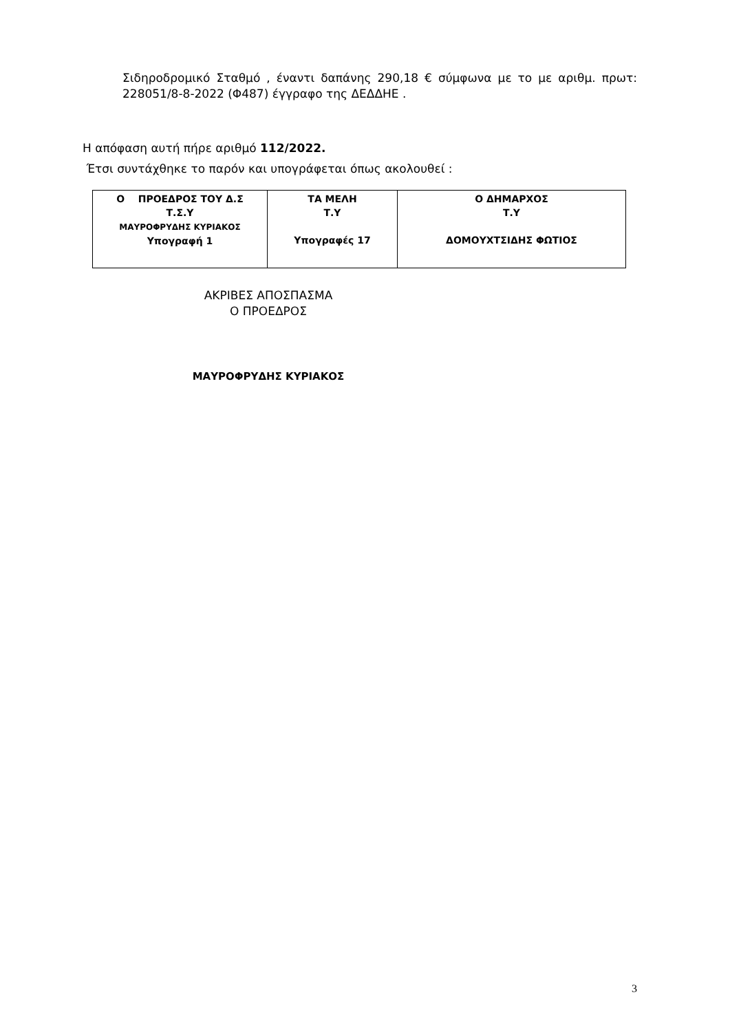Σιδηροδρομικό Σταθμό , έναντι δαπάνης 290,18 € σύμφωνα με το με αριθμ. πρωτ: 228051/8-8-2022 (Φ487) έγγραφο της ΔΕΔΔΗΕ .
Η απόφαση αυτή πήρε αριθμό 112/2022.
Έτσι συντάχθηκε το παρόν και υπογράφεται όπως ακολουθεί :
| Ο ΠΡΟΕΔΡΟΣ ΤΟΥ Δ.Σ Τ.Σ.Υ ΜΑΥΡΟΦΡΥΔΗΣ ΚΥΡΙΑΚΟΣ Υπογραφή 1 | ΤΑ ΜΕΛΗ Τ.Υ Υπογραφές 17 | Ο ΔΗΜΑΡΧΟΣ Τ.Υ ΔΟΜΟΥΧΤΣΙΔΗΣ ΦΩΤΙΟΣ |
ΑΚΡΙΒΕΣ ΑΠΟΣΠΑΣΜΑ
Ο ΠΡΟΕΔΡΟΣ
ΜΑΥΡΟΦΡΥΔΗΣ ΚΥΡΙΑΚΟΣ
3